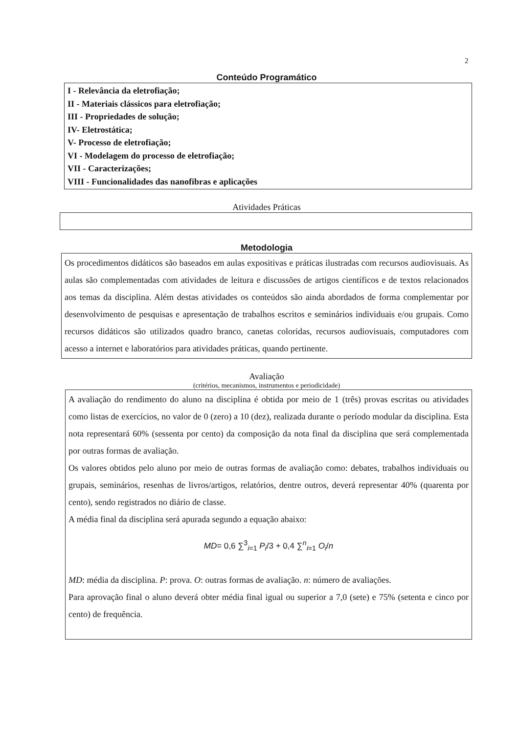2
Conteúdo Programático
I - Relevância da eletrofiação;
II - Materiais clássicos para eletrofiação;
III - Propriedades de solução;
IV- Eletrostática;
V- Processo de eletrofiação;
VI - Modelagem do processo de eletrofiação;
VII - Caracterizações;
VIII - Funcionalidades das nanofibras e aplicações
Atividades Práticas
Metodologia
Os procedimentos didáticos são baseados em aulas expositivas e práticas ilustradas com recursos audiovisuais. As aulas são complementadas com atividades de leitura e discussões de artigos científicos e de textos relacionados aos temas da disciplina. Além destas atividades os conteúdos são ainda abordados de forma complementar por desenvolvimento de pesquisas e apresentação de trabalhos escritos e seminários individuais e/ou grupais. Como recursos didáticos são utilizados quadro branco, canetas coloridas, recursos audiovisuais, computadores com acesso a internet e laboratórios para atividades práticas, quando pertinente.
Avaliação
(critérios, mecanismos, instrumentos e periodicidade)
A avaliação do rendimento do aluno na disciplina é obtida por meio de 1 (três) provas escritas ou atividades como listas de exercícios, no valor de 0 (zero) a 10 (dez), realizada durante o período modular da disciplina. Esta nota representará 60% (sessenta por cento) da composição da nota final da disciplina que será complementada por outras formas de avaliação.
Os valores obtidos pelo aluno por meio de outras formas de avaliação como: debates, trabalhos individuais ou grupais, seminários, resenhas de livros/artigos, relatórios, dentre outros, deverá representar 40% (quarenta por cento), sendo registrados no diário de classe.
A média final da disciplina será apurada segundo a equação abaixo:
MD= 0,6 ∑<sup>3</sup><sub>i=1</sub> P<sub>i</sub>/3 + 0,4 ∑<sup>n</sup><sub>i=1</sub> O<sub>i</sub>/n
MD: média da disciplina. P: prova. O: outras formas de avaliação. n: número de avaliações.
Para aprovação final o aluno deverá obter média final igual ou superior a 7,0 (sete) e 75% (setenta e cinco por cento) de frequência.